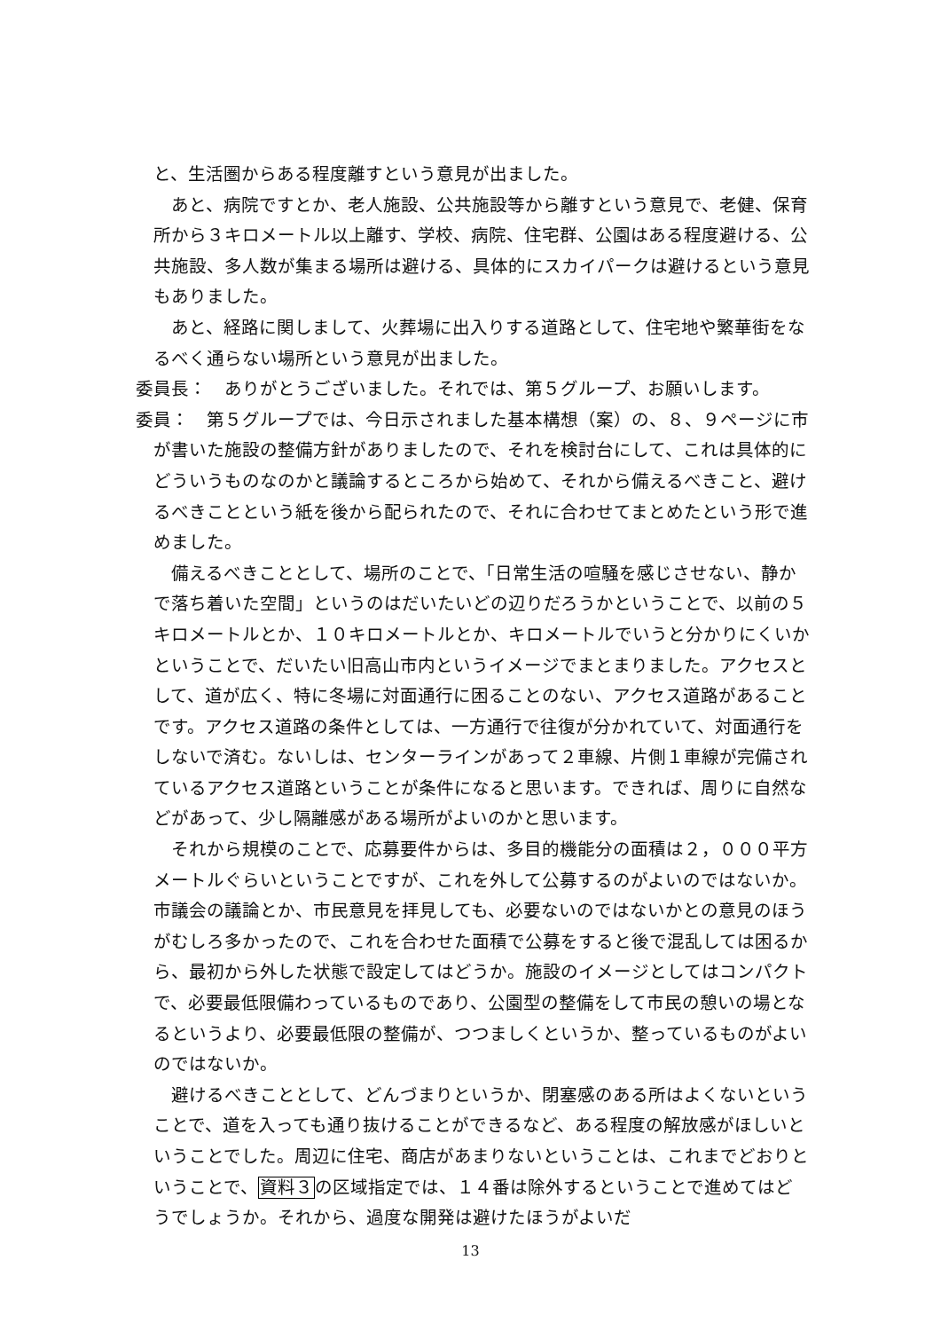と、生活圏からある程度離すという意見が出ました。
あと、病院ですとか、老人施設、公共施設等から離すという意見で、老健、保育所から３キロメートル以上離す、学校、病院、住宅群、公園はある程度避ける、公共施設、多人数が集まる場所は避ける、具体的にスカイパークは避けるという意見もありました。
あと、経路に関しまして、火葬場に出入りする道路として、住宅地や繁華街をなるべく通らない場所という意見が出ました。
委員長：　ありがとうございました。それでは、第５グループ、お願いします。
委員：　第５グループでは、今日示されました基本構想（案）の、８、９ページに市が書いた施設の整備方針がありましたので、それを検討台にして、これは具体的にどういうものなのかと議論するところから始めて、それから備えるべきこと、避けるべきことという紙を後から配られたので、それに合わせてまとめたという形で進めました。
備えるべきこととして、場所のことで、「日常生活の喧騒を感じさせない、静かで落ち着いた空間」というのはだいたいどの辺りだろうかということで、以前の５キロメートルとか、１０キロメートルとか、キロメートルでいうと分かりにくいかということで、だいたい旧高山市内というイメージでまとまりました。アクセスとして、道が広く、特に冬場に対面通行に困ることのない、アクセス道路があることです。アクセス道路の条件としては、一方通行で往復が分かれていて、対面通行をしないで済む。ないしは、センターラインがあって２車線、片側１車線が完備されているアクセス道路ということが条件になると思います。できれば、周りに自然などがあって、少し隔離感がある場所がよいのかと思います。
それから規模のことで、応募要件からは、多目的機能分の面積は２，０００平方メートルぐらいということですが、これを外して公募するのがよいのではないか。市議会の議論とか、市民意見を拝見しても、必要ないのではないかとの意見のほうがむしろ多かったので、これを合わせた面積で公募をすると後で混乱しては困るから、最初から外した状態で設定してはどうか。施設のイメージとしてはコンパクトで、必要最低限備わっているものであり、公園型の整備をして市民の憩いの場となるというより、必要最低限の整備が、つつましくというか、整っているものがよいのではないか。
避けるべきこととして、どんづまりというか、閉塞感のある所はよくないということで、道を入っても通り抜けることができるなど、ある程度の解放感がほしいということでした。周辺に住宅、商店があまりないということは、これまでどおりということで、資料３の区域指定では、１４番は除外するということで進めてはどうでしょうか。それから、過度な開発は避けたほうがよいだ
13